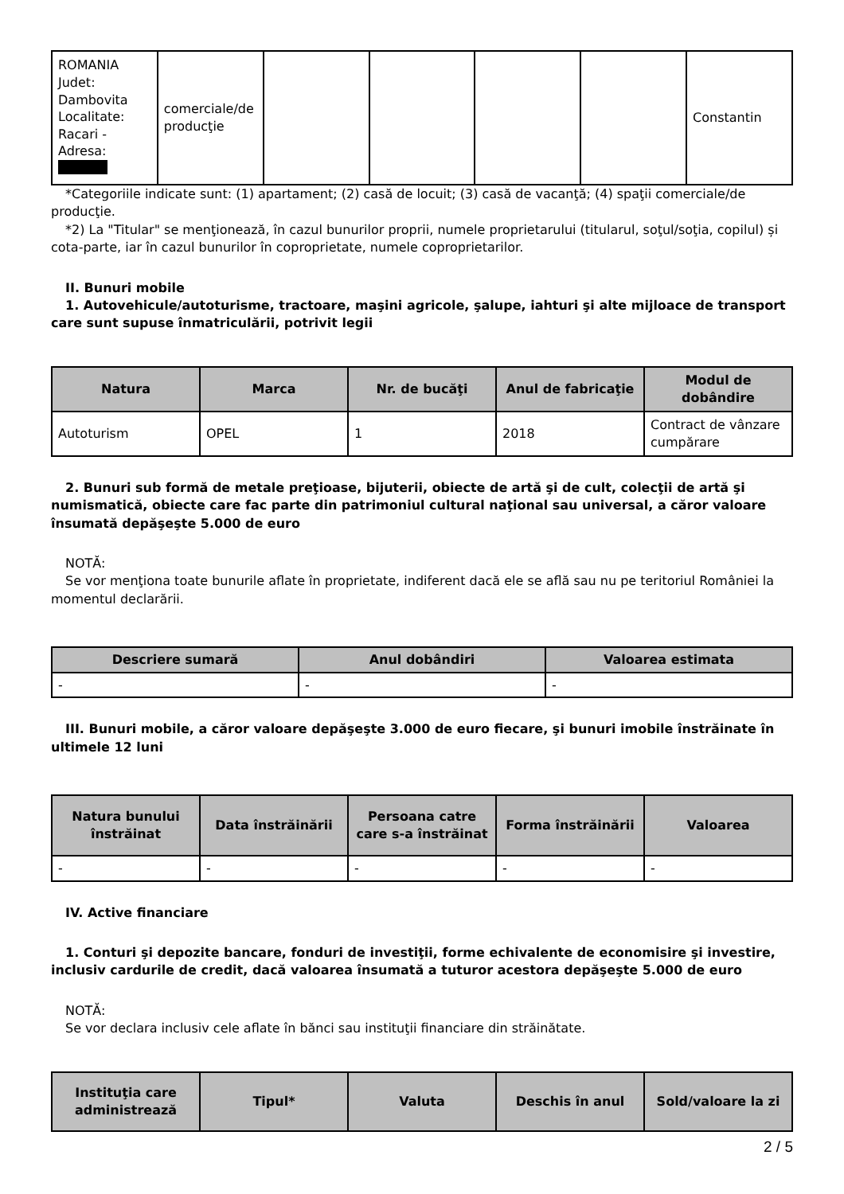| ROMANIA Judet: Dambovita Localitate: Racari - Adresa: | comerciale/de producţie | | | | | Constantin |
*Categoriile indicate sunt: (1) apartament; (2) casă de locuit; (3) casă de vacanţă; (4) spaţii comerciale/de producţie.
*2) La "Titular" se menţionează, în cazul bunurilor proprii, numele proprietarului (titularul, soţul/soţia, copilul) și cota-parte, iar în cazul bunurilor în coproprietate, numele coproprietarilor.
II. Bunuri mobile
1. Autovehicule/autoturisme, tractoare, maşini agricole, şalupe, iahturi şi alte mijloace de transport care sunt supuse înmatriculării, potrivit legii
| Natura | Marca | Nr. de bucăţi | Anul de fabricaţie | Modul de dobândire |
| --- | --- | --- | --- | --- |
| Autoturism | OPEL | 1 | 2018 | Contract de vânzare cumpărare |
2. Bunuri sub formă de metale preţioase, bijuterii, obiecte de artă şi de cult, colecţii de artă şi numismatică, obiecte care fac parte din patrimoniul cultural naţional sau universal, a căror valoare însumată depăşeşte 5.000 de euro
NOTĂ:
Se vor menţiona toate bunurile aflate în proprietate, indiferent dacă ele se află sau nu pe teritoriul României la momentul declarării.
| Descriere sumară | Anul dobândiri | Valoarea estimata |
| --- | --- | --- |
| - | - | - |
III. Bunuri mobile, a căror valoare depăşeşte 3.000 de euro fiecare, şi bunuri imobile înstrăinate în ultimele 12 luni
| Natura bunului înstrăinat | Data înstrăinării | Persoana catre care s-a înstrăinat | Forma înstrăinării | Valoarea |
| --- | --- | --- | --- | --- |
| - | - | - | - | - |
IV. Active financiare
1. Conturi şi depozite bancare, fonduri de investiţii, forme echivalente de economisire şi investire, inclusiv cardurile de credit, dacă valoarea însumată a tuturor acestora depăşeşte 5.000 de euro
NOTĂ:
Se vor declara inclusiv cele aflate în bănci sau instituţii financiare din străinătate.
| Instituţia care administrează | Tipul* | Valuta | Deschis în anul | Sold/valoare la zi |
| --- | --- | --- | --- | --- |
2 / 5